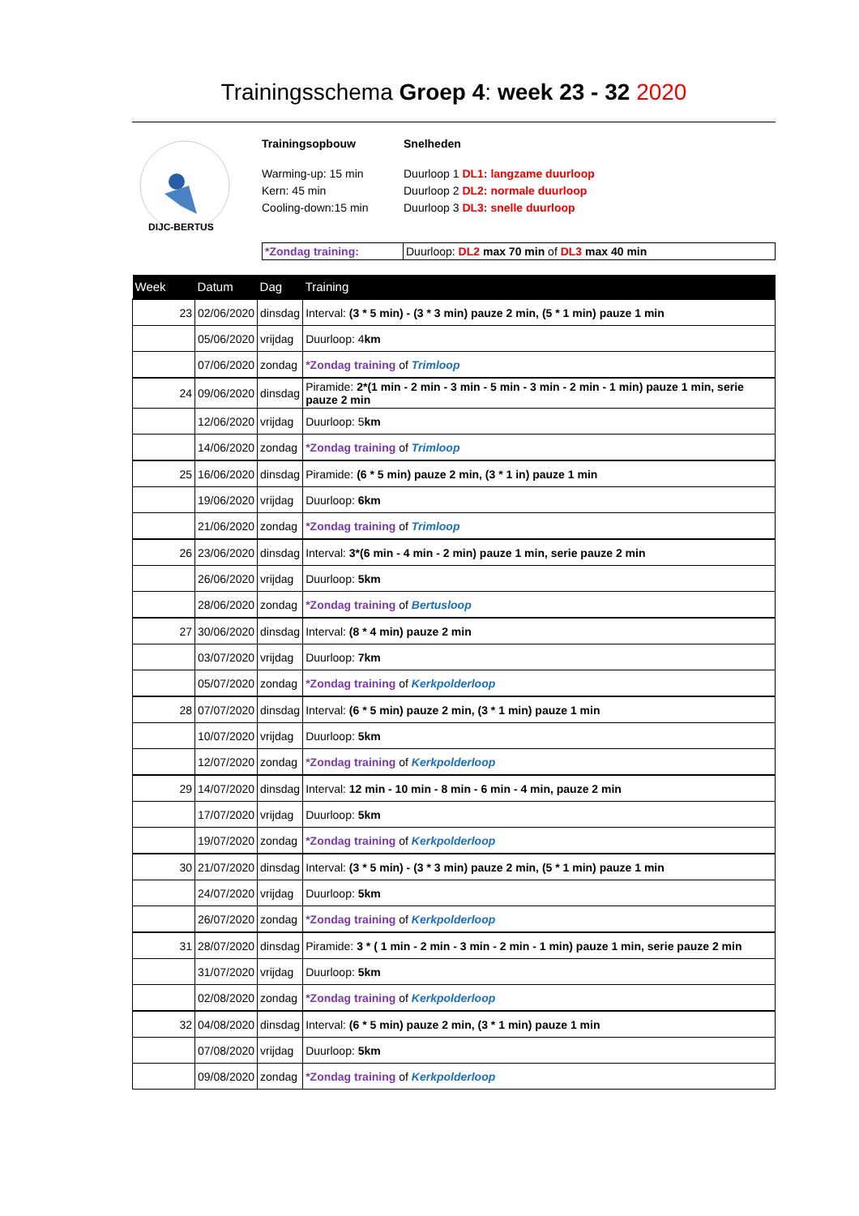Trainingsschema Groep 4: week 23 - 32 2020
DIJC-BERTUS
Trainingsopbouw
Warming-up: 15 min
Kern: 45 min
Cooling-down:15 min
Snelheden
Duurloop 1 DL1: langzame duurloop
Duurloop 2 DL2: normale duurloop
Duurloop 3 DL3: snelle duurloop
*Zondag training: Duurloop: DL2 max 70 min of DL3 max 40 min
| Week | Datum | Dag | Training |
| --- | --- | --- | --- |
| 23 | 02/06/2020 | dinsdag | Interval: (3 * 5 min) - (3 * 3 min) pauze 2 min, (5 * 1 min) pauze 1 min |
| | 05/06/2020 | vrijdag | Duurloop: 4 km |
| | 07/06/2020 | zondag | *Zondag training of Trimloop |
| 24 | 09/06/2020 | dinsdag | Piramide: 2*(1 min - 2 min - 3 min - 5 min - 3 min - 2 min - 1 min) pauze 1 min, serie pauze 2 min |
| | 12/06/2020 | vrijdag | Duurloop: 5 km |
| | 14/06/2020 | zondag | *Zondag training of Trimloop |
| 25 | 16/06/2020 | dinsdag | Piramide: (6 * 5 min) pauze 2 min, (3 * 1 in) pauze 1 min |
| | 19/06/2020 | vrijdag | Duurloop: 6km |
| | 21/06/2020 | zondag | *Zondag training of Trimloop |
| 26 | 23/06/2020 | dinsdag | Interval: 3*(6 min - 4 min - 2 min) pauze 1 min, serie pauze 2 min |
| | 26/06/2020 | vrijdag | Duurloop: 5km |
| | 28/06/2020 | zondag | *Zondag training of Bertusloop |
| 27 | 30/06/2020 | dinsdag | Interval: (8 * 4 min) pauze 2 min |
| | 03/07/2020 | vrijdag | Duurloop: 7km |
| | 05/07/2020 | zondag | *Zondag training of Kerkpolderloop |
| 28 | 07/07/2020 | dinsdag | Interval: (6 * 5 min) pauze 2 min, (3 * 1 min) pauze 1 min |
| | 10/07/2020 | vrijdag | Duurloop: 5km |
| | 12/07/2020 | zondag | *Zondag training of Kerkpolderloop |
| 29 | 14/07/2020 | dinsdag | Interval: 12 min - 10 min - 8 min - 6 min - 4 min, pauze 2 min |
| | 17/07/2020 | vrijdag | Duurloop: 5km |
| | 19/07/2020 | zondag | *Zondag training of Kerkpolderloop |
| 30 | 21/07/2020 | dinsdag | Interval: (3 * 5 min) - (3 * 3 min) pauze 2 min, (5 * 1 min) pauze 1 min |
| | 24/07/2020 | vrijdag | Duurloop: 5km |
| | 26/07/2020 | zondag | *Zondag training of Kerkpolderloop |
| 31 | 28/07/2020 | dinsdag | Piramide: 3 * ( 1 min - 2 min - 3 min - 2 min - 1 min) pauze 1 min, serie pauze 2 min |
| | 31/07/2020 | vrijdag | Duurloop: 5km |
| | 02/08/2020 | zondag | *Zondag training of Kerkpolderloop |
| 32 | 04/08/2020 | dinsdag | Interval: (6 * 5 min) pauze 2 min, (3 * 1 min) pauze 1 min |
| | 07/08/2020 | vrijdag | Duurloop: 5km |
| | 09/08/2020 | zondag | *Zondag training of Kerkpolderloop |